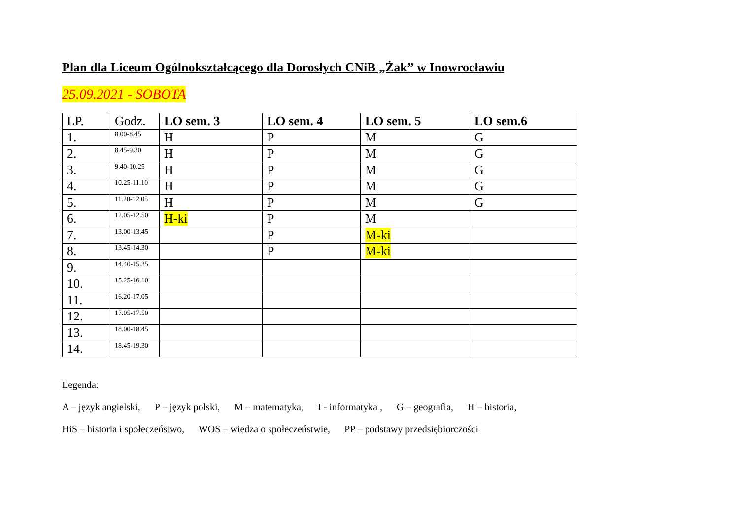Plan dla Liceum Ogólnokształcącego dla Dorosłych CNiB „Żak” w Inowrocławiu
25.09.2021 - SOBOTA
| LP. | Godz. | LO sem. 3 | LO sem. 4 | LO sem. 5 | LO sem.6 |
| --- | --- | --- | --- | --- | --- |
| 1. | 8.00-8.45 | H | P | M | G |
| 2. | 8.45-9.30 | H | P | M | G |
| 3. | 9.40-10.25 | H | P | M | G |
| 4. | 10.25-11.10 | H | P | M | G |
| 5. | 11.20-12.05 | H | P | M | G |
| 6. | 12.05-12.50 | H-ki | P | M | |
| 7. | 13.00-13.45 | | P | M-ki | |
| 8. | 13.45-14.30 | | P | M-ki | |
| 9. | 14.40-15.25 | | | | |
| 10. | 15.25-16.10 | | | | |
| 11. | 16.20-17.05 | | | | |
| 12. | 17.05-17.50 | | | | |
| 13. | 18.00-18.45 | | | | |
| 14. | 18.45-19.30 | | | | |
Legenda:
A – język angielski, P – język polski, M – matematyka, I - informatyka , G – geografia, H – historia,
HiS – historia i społeczeństwo, WOS – wiedza o społeczeństwie, PP – podstawy przedsiębiorczości